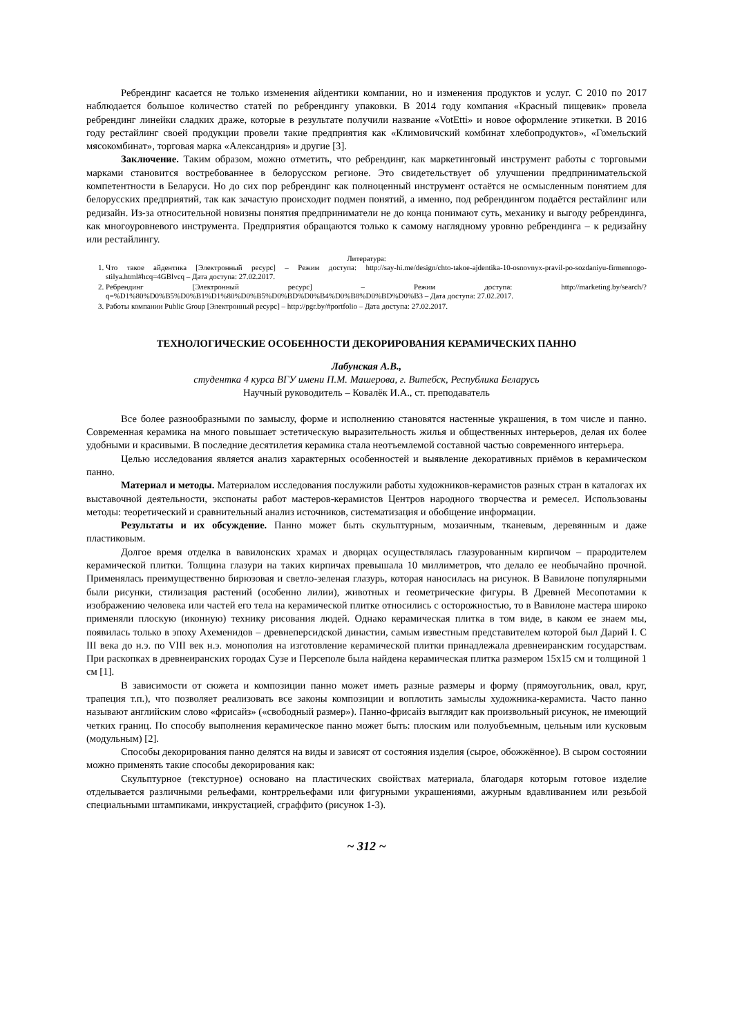Ребрендинг касается не только изменения айдентики компании, но и изменения продуктов и услуг. С 2010 по 2017 наблюдается большое количество статей по ребрендингу упаковки. В 2014 году компания «Красный пищевик» провела ребрендинг линейки сладких драже, которые в результате получили название «VotEtti» и новое оформление этикетки. В 2016 году рестайлинг своей продукции провели такие предприятия как «Климовичский комбинат хлебопродуктов», «Гомельский мясокомбинат», торговая марка «Александрия» и другие [3].
Заключение. Таким образом, можно отметить, что ребрендинг, как маркетинговый инструмент работы с торговыми марками становится востребованнее в белорусском регионе. Это свидетельствует об улучшении предпринимательской компетентности в Беларуси. Но до сих пор ребрендинг как полноценный инструмент остаётся не осмысленным понятием для белорусских предприятий, так как зачастую происходит подмен понятий, а именно, под ребрендингом подаётся рестайлинг или редизайн. Из-за относительной новизны понятия предприниматели не до конца понимают суть, механику и выгоду ребрендинга, как многоуровневого инструмента. Предприятия обращаются только к самому наглядному уровню ребрендинга – к редизайну или рестайлингу.
Литература:
1. Что такое айдентика [Электронный ресурс] – Режим доступа: http://say-hi.me/design/chto-takoe-ajdentika-10-osnovnyx-pravil-po-sozdaniyu-firmennogo-stilya.html#hcq=4GBlvcq – Дата доступа: 27.02.2017.
2. Ребрендинг [Электронный ресурс] – Режим доступа: http://marketing.by/search/?q=%D1%80%D0%B5%D0%B1%D1%80%D0%B5%D0%BD%D0%B4%D0%B8%D0%BD%D0%B3 – Дата доступа: 27.02.2017.
3. Работы компании Public Group [Электронный ресурс] – http://pgr.by/#portfolio – Дата доступа: 27.02.2017.
ТЕХНОЛОГИЧЕСКИЕ ОСОБЕННОСТИ ДЕКОРИРОВАНИЯ КЕРАМИЧЕСКИХ ПАННО
Лабунская А.В.,
студентка 4 курса ВГУ имени П.М. Машерова, г. Витебск, Республика Беларусь
Научный руководитель – Ковалёк И.А., ст. преподаватель
Все более разнообразными по замыслу, форме и исполнению становятся настенные украшения, в том числе и панно. Современная керамика на много повышает эстетическую выразительность жилья и общественных интерьеров, делая их более удобными и красивыми. В последние десятилетия керамика стала неотъемлемой составной частью современного интерьера.
Целью исследования является анализ характерных особенностей и выявление декоративных приёмов в керамическом панно.
Материал и методы. Материалом исследования послужили работы художников-керамистов разных стран в каталогах их выставочной деятельности, экспонаты работ мастеров-керамистов Центров народного творчества и ремесел. Использованы методы: теоретический и сравнительный анализ источников, систематизация и обобщение информации.
Результаты и их обсуждение. Панно может быть скульптурным, мозаичным, тканевым, деревянным и даже пластиковым.
Долгое время отделка в вавилонских храмах и дворцах осуществлялась глазурованным кирпичом – прародителем керамической плитки. Толщина глазури на таких кирпичах превышала 10 миллиметров, что делало ее необычайно прочной. Применялась преимущественно бирюзовая и светло-зеленая глазурь, которая наносилась на рисунок. В Вавилоне популярными были рисунки, стилизация растений (особенно лилии), животных и геометрические фигуры. В Древней Месопотамии к изображению человека или частей его тела на керамической плитке относились с осторожностью, то в Вавилоне мастера широко применяли плоскую (иконную) технику рисования людей. Однако керамическая плитка в том виде, в каком ее знаем мы, появилась только в эпоху Ахеменидов – древнеперсидской династии, самым известным представителем которой был Дарий I. С III века до н.э. по VIII век н.э. монополия на изготовление керамической плитки принадлежала древнеиранским государствам. При раскопках в древнеиранских городах Сузе и Персеполе была найдена керамическая плитка размером 15х15 см и толщиной 1 см [1].
В зависимости от сюжета и композиции панно может иметь разные размеры и форму (прямоугольник, овал, круг, трапеция т.п.), что позволяет реализовать все законы композиции и воплотить замыслы художника-керамиста. Часто панно называют английским слово «фрисайз» («свободный размер»). Панно-фрисайз выглядит как произвольный рисунок, не имеющий четких границ. По способу выполнения керамическое панно может быть: плоским или полуобъемным, цельным или кусковым (модульным) [2].
Способы декорирования панно делятся на виды и зависят от состояния изделия (сырое, обожжённое). В сыром состоянии можно применять такие способы декорирования как:
Скульптурное (текстурное) основано на пластических свойствах материала, благодаря которым готовое изделие отделывается различными рельефами, контррельефами или фигурными украшениями, ажурным вдавливанием или резьбой специальными штампиками, инкрустацией, сграффито (рисунок 1-3).
~ 312 ~